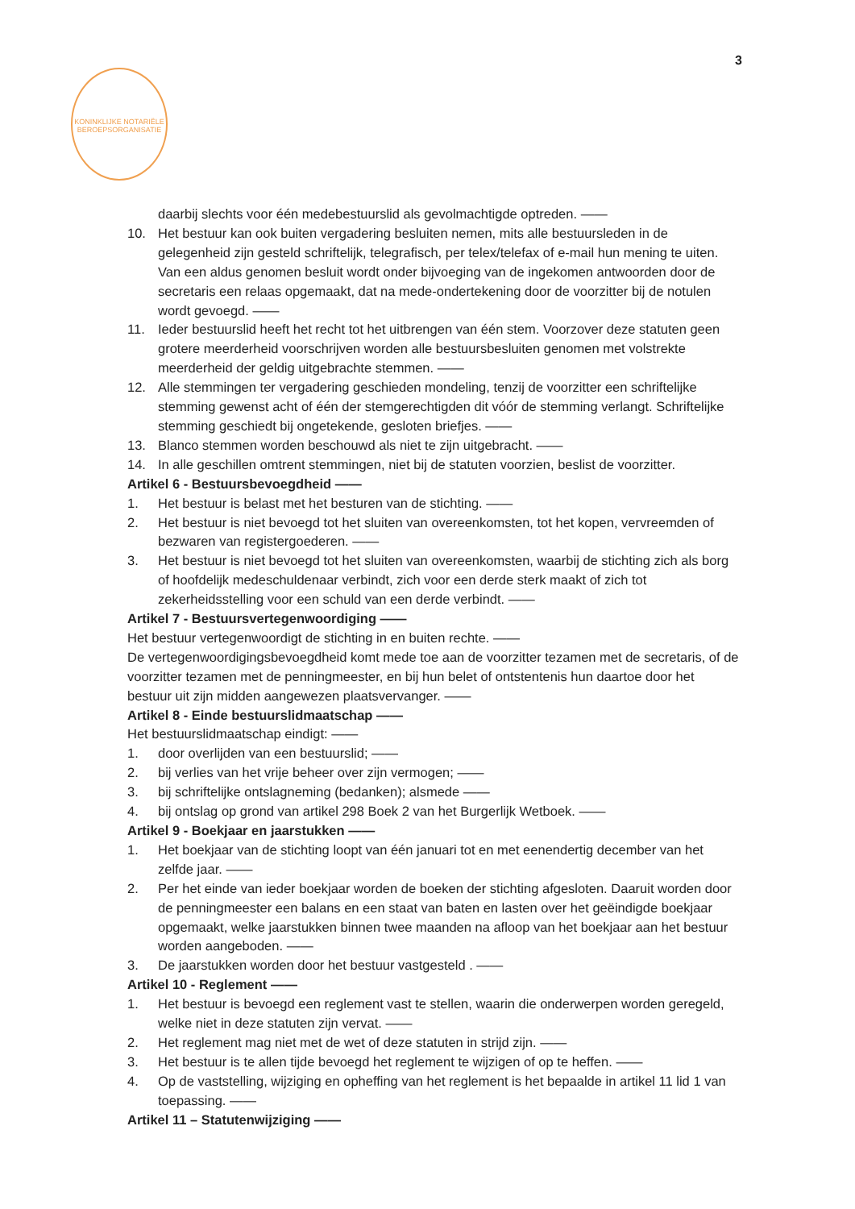3
KONINKLIJKE NOTARIËLE BEROEPSORGANISATIE
daarbij slechts voor één medebestuurslid als gevolmachtigde optreden. ——
10. Het bestuur kan ook buiten vergadering besluiten nemen, mits alle bestuursleden in de gelegenheid zijn gesteld schriftelijk, telegrafisch, per telex/telefax of e-mail hun mening te uiten. Van een aldus genomen besluit wordt onder bijvoeging van de ingekomen antwoorden door de secretaris een relaas opgemaakt, dat na mede-ondertekening door de voorzitter bij de notulen wordt gevoegd. ——
11. Ieder bestuurslid heeft het recht tot het uitbrengen van één stem. Voorzover deze statuten geen grotere meerderheid voorschrijven worden alle bestuursbesluiten genomen met volstrekte meerderheid der geldig uitgebrachte stemmen. ——
12. Alle stemmingen ter vergadering geschieden mondeling, tenzij de voorzitter een schriftelijke stemming gewenst acht of één der stemgerechtigden dit vóór de stemming verlangt. Schriftelijke stemming geschiedt bij ongetekende, gesloten briefjes. ——
13. Blanco stemmen worden beschouwd als niet te zijn uitgebracht. ——
14. In alle geschillen omtrent stemmingen, niet bij de statuten voorzien, beslist de voorzitter.
Artikel 6 - Bestuursbevoegdheid ——
1. Het bestuur is belast met het besturen van de stichting. ——
2. Het bestuur is niet bevoegd tot het sluiten van overeenkomsten, tot het kopen, vervreemden of bezwaren van registergoederen. ——
3. Het bestuur is niet bevoegd tot het sluiten van overeenkomsten, waarbij de stichting zich als borg of hoofdelijk medeschuldenaar verbindt, zich voor een derde sterk maakt of zich tot zekerheidsstelling voor een schuld van een derde verbindt. ——
Artikel 7 - Bestuursvertegenwoordiging ——
Het bestuur vertegenwoordigt de stichting in en buiten rechte. ——
De vertegenwoordigingsbevoegdheid komt mede toe aan de voorzitter tezamen met de secretaris, of de voorzitter tezamen met de penningmeester, en bij hun belet of ontstentenis hun daartoe door het bestuur uit zijn midden aangewezen plaatsvervanger. ——
Artikel 8 - Einde bestuurslidmaatschap ——
Het bestuurslidmaatschap eindigt: ——
1. door overlijden van een bestuurslid; ——
2. bij verlies van het vrije beheer over zijn vermogen; ——
3. bij schriftelijke ontslagneming (bedanken); alsmede ——
4. bij ontslag op grond van artikel 298 Boek 2 van het Burgerlijk Wetboek. ——
Artikel 9 - Boekjaar en jaarstukken ——
1. Het boekjaar van de stichting loopt van één januari tot en met eenendertig december van het zelfde jaar. ——
2. Per het einde van ieder boekjaar worden de boeken der stichting afgesloten. Daaruit worden door de penningmeester een balans en een staat van baten en lasten over het geëindigde boekjaar opgemaakt, welke jaarstukken binnen twee maanden na afloop van het boekjaar aan het bestuur worden aangeboden. ——
3. De jaarstukken worden door het bestuur vastgesteld . ——
Artikel 10 - Reglement ——
1. Het bestuur is bevoegd een reglement vast te stellen, waarin die onderwerpen worden geregeld, welke niet in deze statuten zijn vervat. ——
2. Het reglement mag niet met de wet of deze statuten in strijd zijn. ——
3. Het bestuur is te allen tijde bevoegd het reglement te wijzigen of op te heffen. ——
4. Op de vaststelling, wijziging en opheffing van het reglement is het bepaalde in artikel 11 lid 1 van toepassing. ——
Artikel 11 – Statutenwijziging ——